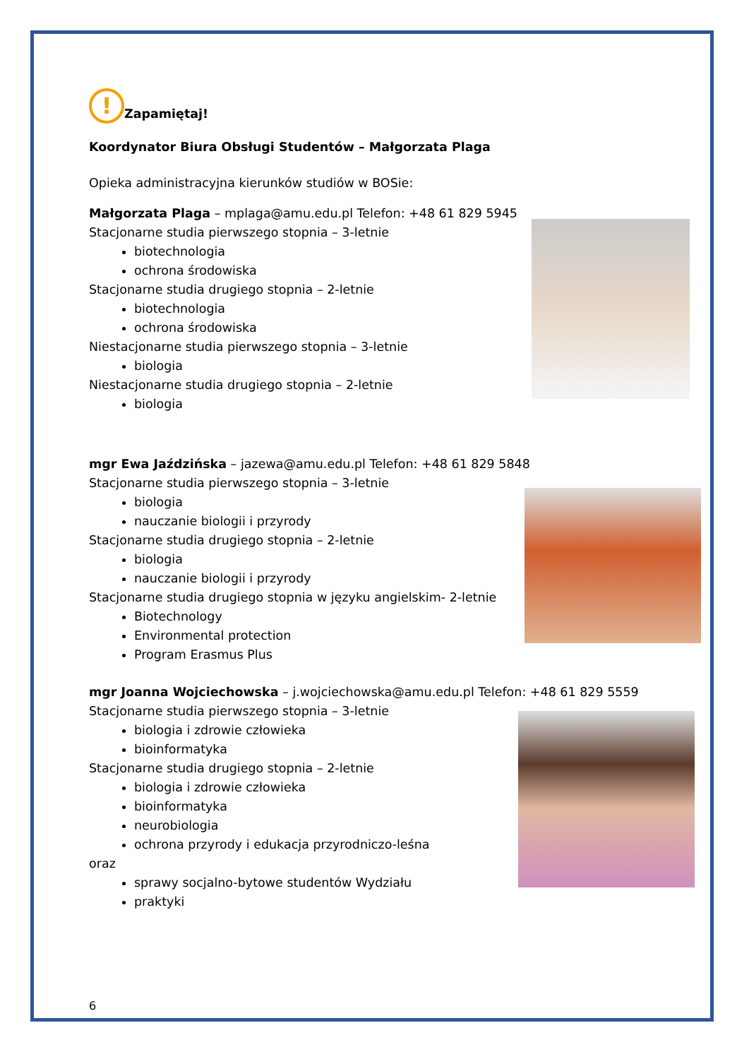! Zapamiętaj!
Koordynator Biura Obsługi Studentów – Małgorzata Plaga
Opieka administracyjna kierunków studiów w BOSie:
Małgorzata Plaga – mplaga@amu.edu.pl Telefon: +48 61 829 5945
Stacjonarne studia pierwszego stopnia – 3-letnie
biotechnologia
ochrona środowiska
Stacjonarne studia drugiego stopnia – 2-letnie
biotechnologia
ochrona środowiska
Niestacjonarne studia pierwszego stopnia – 3-letnie
biologia
Niestacjonarne studia drugiego stopnia – 2-letnie
biologia
mgr Ewa Jaździńska – jazewa@amu.edu.pl Telefon: +48 61 829 5848
Stacjonarne studia pierwszego stopnia – 3-letnie
biologia
nauczanie biologii i przyrody
Stacjonarne studia drugiego stopnia – 2-letnie
biologia
nauczanie biologii i przyrody
Stacjonarne studia drugiego stopnia w języku angielskim- 2-letnie
Biotechnology
Environmental protection
Program Erasmus Plus
mgr Joanna Wojciechowska – j.wojciechowska@amu.edu.pl Telefon: +48 61 829 5559
Stacjonarne studia pierwszego stopnia – 3-letnie
biologia i zdrowie człowieka
bioinformatyka
Stacjonarne studia drugiego stopnia – 2-letnie
biologia i zdrowie człowieka
bioinformatyka
neurobiologia
ochrona przyrody i edukacja przyrodniczo-leśna
oraz
sprawy socjalno-bytowe studentów Wydziału
praktyki
6